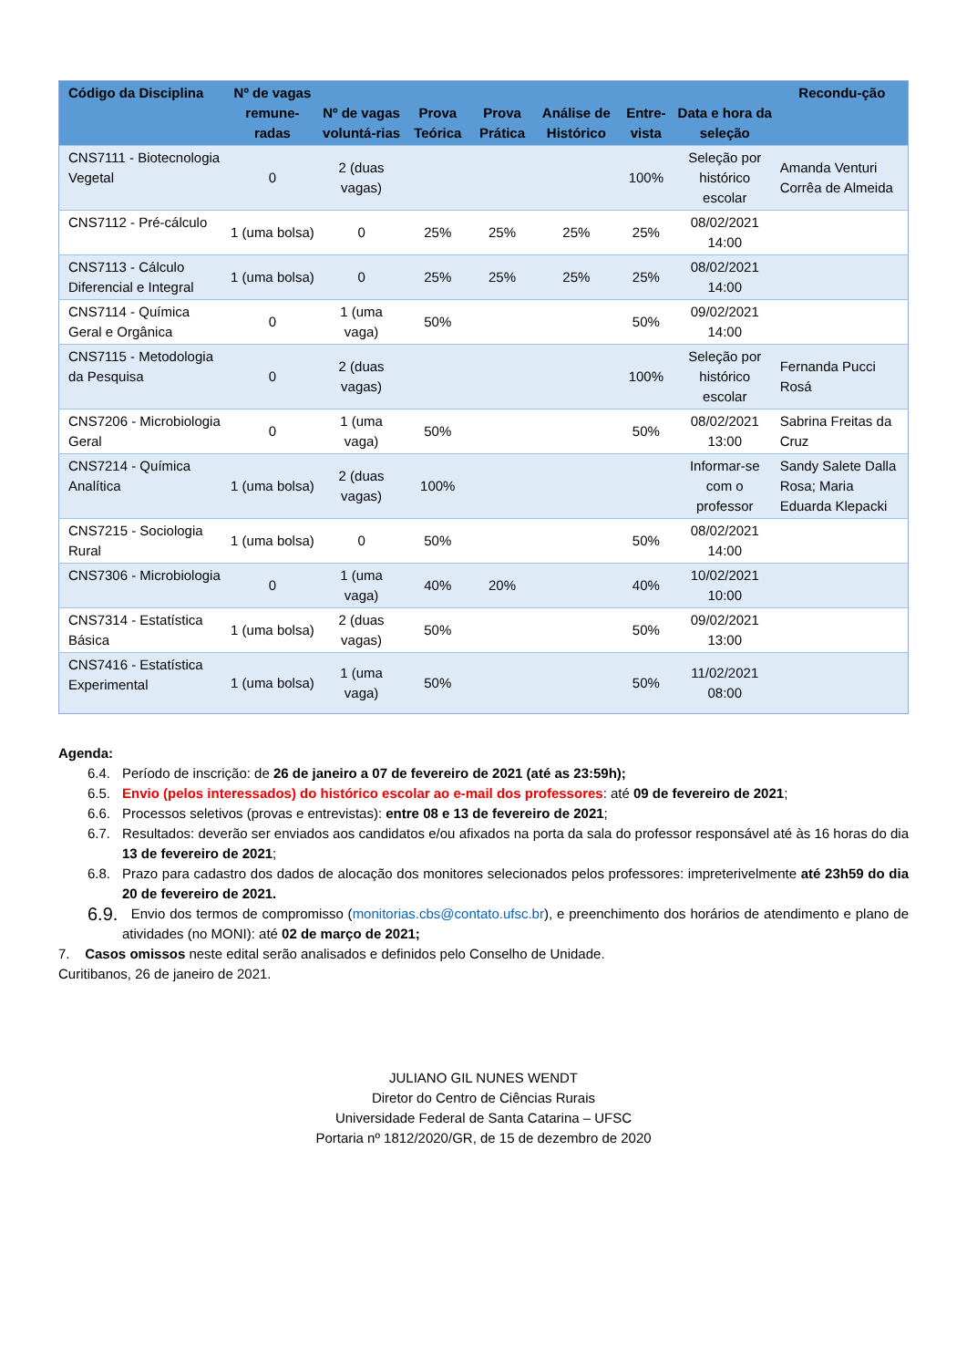| Código da Disciplina | Nº de vagas remune-radas | Nº de vagas voluntá-rias | Prova Teórica | Prova Prática | Análise de Histórico | Entre-vista | Data e hora da seleção | Recondu-ção |
| --- | --- | --- | --- | --- | --- | --- | --- | --- |
| CNS7111 - Biotecnologia Vegetal | 0 | 2 (duas vagas) | | | | 100% | Seleção por histórico escolar | Amanda Venturi Corrêa de Almeida |
| CNS7112 - Pré-cálculo | 1 (uma bolsa) | 0 | 25% | 25% | 25% | 25% | 08/02/2021 14:00 | |
| CNS7113 - Cálculo Diferencial e Integral | 1 (uma bolsa) | 0 | 25% | 25% | 25% | 25% | 08/02/2021 14:00 | |
| CNS7114 - Química Geral e Orgânica | 0 | 1 (uma vaga) | 50% | | | 50% | 09/02/2021 14:00 | |
| CNS7115 - Metodologia da Pesquisa | 0 | 2 (duas vagas) | | | | 100% | Seleção por histórico escolar | Fernanda Pucci Rosá |
| CNS7206 - Microbiologia Geral | 0 | 1 (uma vaga) | 50% | | | 50% | 08/02/2021 13:00 | Sabrina Freitas da Cruz |
| CNS7214 - Química Analítica | 1 (uma bolsa) | 2 (duas vagas) | 100% | | | | Informar-se com o professor | Sandy Salete Dalla Rosa; Maria Eduarda Klepacki |
| CNS7215 - Sociologia Rural | 1 (uma bolsa) | 0 | 50% | | | 50% | 08/02/2021 14:00 | |
| CNS7306 - Microbiologia | 0 | 1 (uma vaga) | 40% | 20% | | 40% | 10/02/2021 10:00 | |
| CNS7314 - Estatística Básica | 1 (uma bolsa) | 2 (duas vagas) | 50% | | | 50% | 09/02/2021 13:00 | |
| CNS7416 - Estatística Experimental | 1 (uma bolsa) | 1 (uma vaga) | 50% | | | 50% | 11/02/2021 08:00 | |
Agenda:
6.4. Período de inscrição: de 26 de janeiro a 07 de fevereiro de 2021 (até as 23:59h);
6.5. Envio (pelos interessados) do histórico escolar ao e-mail dos professores: até 09 de fevereiro de 2021;
6.6. Processos seletivos (provas e entrevistas): entre 08 e 13 de fevereiro de 2021;
6.7. Resultados: deverão ser enviados aos candidatos e/ou afixados na porta da sala do professor responsável até às 16 horas do dia 13 de fevereiro de 2021;
6.8. Prazo para cadastro dos dados de alocação dos monitores selecionados pelos professores: impreterivelmente até 23h59 do dia 20 de fevereiro de 2021.
6.9. Envio dos termos de compromisso (monitorias.cbs@contato.ufsc.br), e preenchimento dos horários de atendimento e plano de atividades (no MONI): até 02 de março de 2021;
7. Casos omissos neste edital serão analisados e definidos pelo Conselho de Unidade.
Curitibanos, 26 de janeiro de 2021.
JULIANO GIL NUNES WENDT
Diretor do Centro de Ciências Rurais
Universidade Federal de Santa Catarina – UFSC
Portaria nº 1812/2020/GR, de 15 de dezembro de 2020